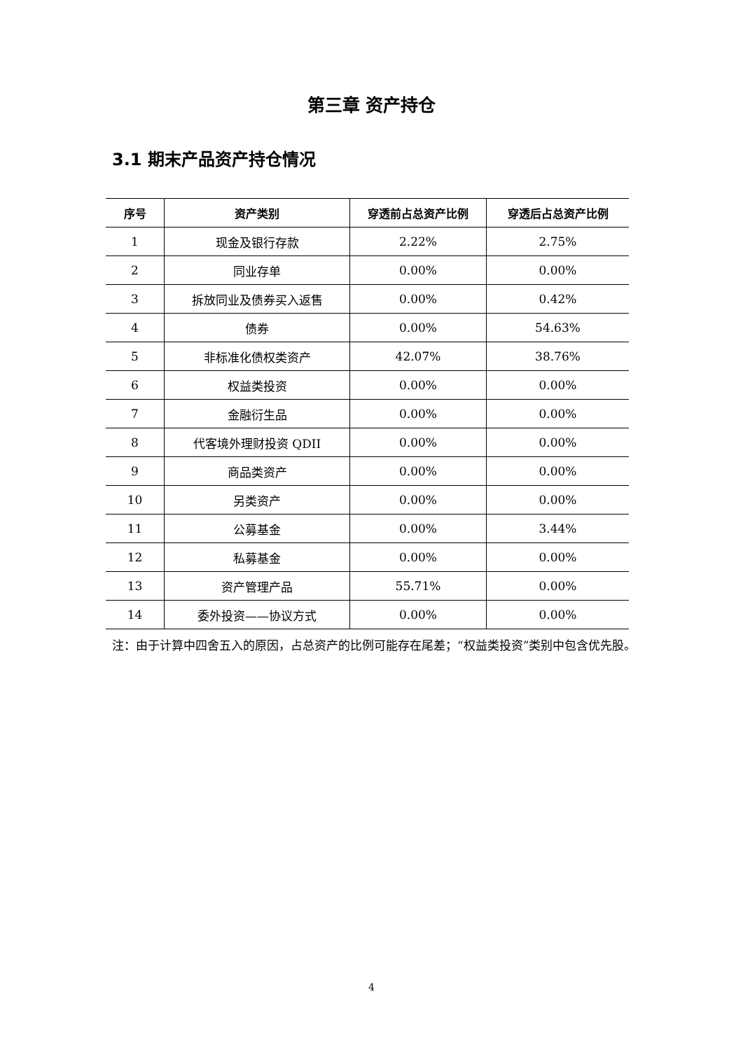第三章 资产持仓
3.1 期末产品资产持仓情况
| 序号 | 资产类别 | 穿透前占总资产比例 | 穿透后占总资产比例 |
| --- | --- | --- | --- |
| 1 | 现金及银行存款 | 2.22% | 2.75% |
| 2 | 同业存单 | 0.00% | 0.00% |
| 3 | 拆放同业及债券买入返售 | 0.00% | 0.42% |
| 4 | 债券 | 0.00% | 54.63% |
| 5 | 非标准化债权类资产 | 42.07% | 38.76% |
| 6 | 权益类投资 | 0.00% | 0.00% |
| 7 | 金融衍生品 | 0.00% | 0.00% |
| 8 | 代客境外理财投资 QDII | 0.00% | 0.00% |
| 9 | 商品类资产 | 0.00% | 0.00% |
| 10 | 另类资产 | 0.00% | 0.00% |
| 11 | 公募基金 | 0.00% | 3.44% |
| 12 | 私募基金 | 0.00% | 0.00% |
| 13 | 资产管理产品 | 55.71% | 0.00% |
| 14 | 委外投资——协议方式 | 0.00% | 0.00% |
注：由于计算中四舍五入的原因，占总资产的比例可能存在尾差；“权益类投资”类别中包含优先股。
4